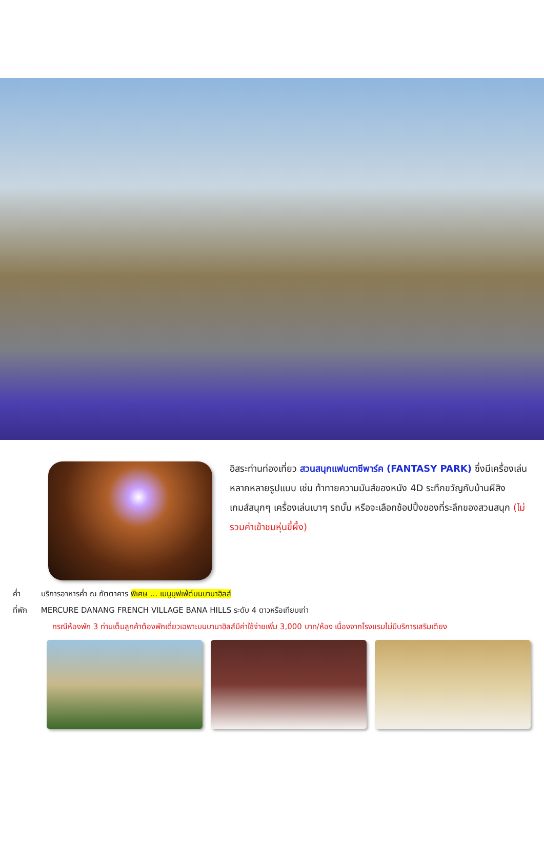อิสระท่านท่องเที่ยว สวนสนุกแฟนตาซีพาร์ค (FANTASY PARK) ซึ่งมีเครื่องเล่นหลากหลายรูปแบบ เช่น ท้าทายความมันส์ของหนัง 4D ระทึกขวัญกับบ้านผีสิง เกมส์สนุกๆ เครื่องเล่นเบาๆ รถบั้ม หรือจะเลือกช้อปปิ้งของที่ระลึกของสวนสนุก (ไม่รวมค่าเข้าชมหุ่นขี้ผึ้ง)
ค่ำ บริการอาหารค่ำ ณ ภัตตาคาร พิเศษ ... เมนูบุฟเฟ่ต์บนบานาฮิลส์
ที่พัก MERCURE DANANG FRENCH VILLAGE BANA HILLS ระดับ 4 ดาวหรือเทียบเท่า
กรณีห้องพัก 3 ท่านเต็มลูกค้าต้องพักเดี่ยวเฉพาะบนบานาฮิลส์มีค่าใช้จ่ายเพิ่ม 3,000 บาท/ห้อง เนื่องจากโรงแรมไม่มีบริการเสริมเตียง